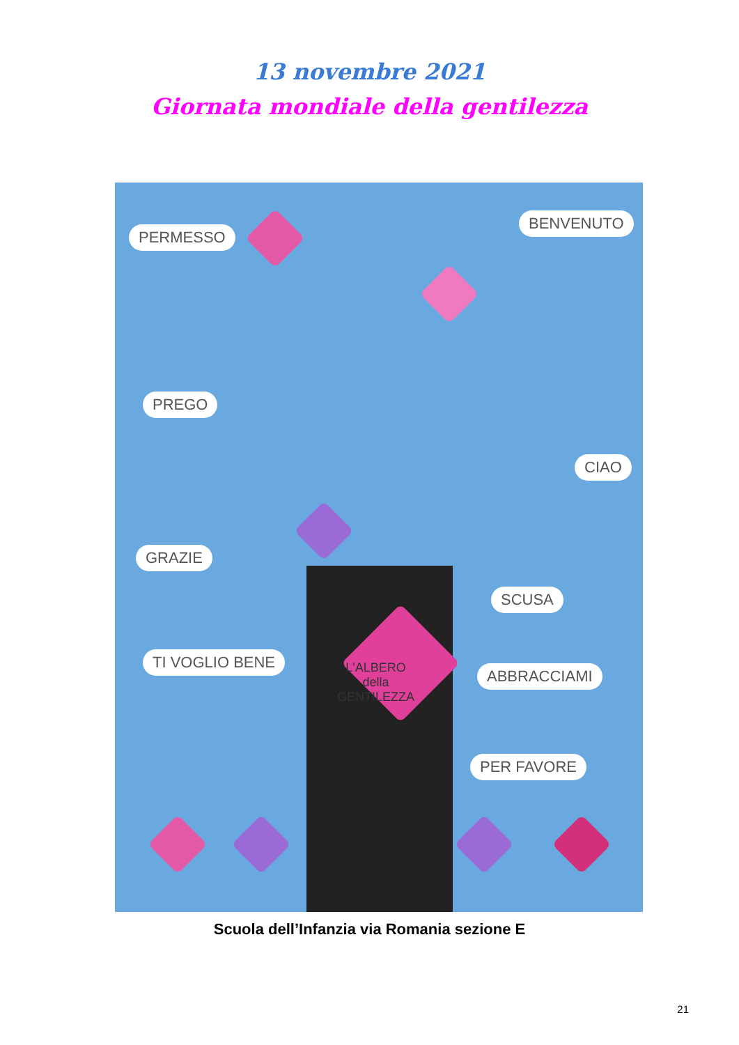13 novembre 2021
Giornata mondiale della gentilezza
PERMESSO
BENVENUTO
PREGO
CIAO
GRAZIE
SCUSA
TI VOGLIO BENE
ABBRACCIAMI
PER FAVORE
L'ALBERO
della
GENTILEZZA
Scuola dell’Infanzia via Romania sezione E
21